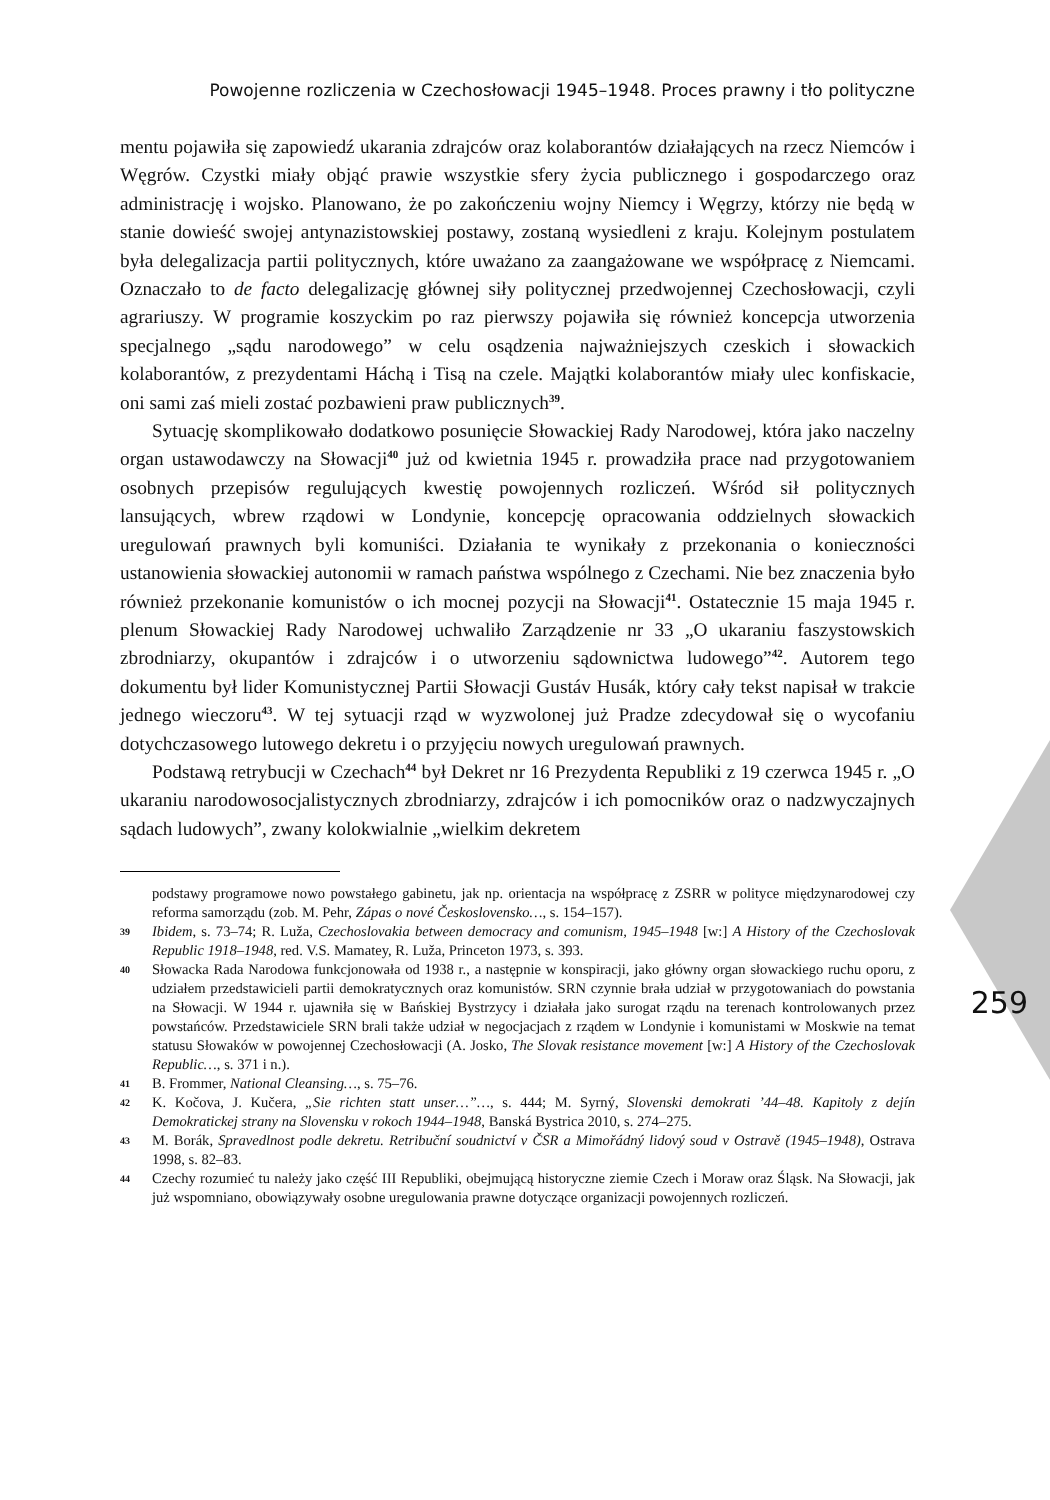Powojenne rozliczenia w Czechosłowacji 1945–1948. Proces prawny i tło polityczne
mentu pojawiła się zapowiedź ukarania zdrajców oraz kolaborantów działających na rzecz Niemców i Węgrów. Czystki miały objąć prawie wszystkie sfery życia publicznego i gospodarczego oraz administrację i wojsko. Planowano, że po zakończeniu wojny Niemcy i Węgrzy, którzy nie będą w stanie dowieść swojej antynazistowskiej postawy, zostaną wysiedleni z kraju. Kolejnym postulatem była delegalizacja partii politycznych, które uważano za zaangażowane we współpracę z Niemcami. Oznaczało to de facto delegalizację głównej siły politycznej przedwojennej Czechosłowacji, czyli agrariuszy. W programie koszyckim po raz pierwszy pojawiła się również koncepcja utworzenia specjalnego „sądu narodowego” w celu osądzenia najważniejszych czeskich i słowackich kolaborantów, z prezydentami Háchą i Tisą na czele. Majątki kolaborantów miały ulec konfiskacie, oni sami zaś mieli zostać pozbawieni praw publicznych<sup>39</sup>.
Sytuację skomplikowało dodatkowo posunięcie Słowackiej Rady Narodowej, która jako naczelny organ ustawodawczy na Słowacji<sup>40</sup> już od kwietnia 1945 r. prowadziła prace nad przygotowaniem osobnych przepisów regulujących kwestię powojennych rozliczeń. Wśród sił politycznych lansujących, wbrew rządowi w Londynie, koncepcję opracowania oddzielnych słowackich uregulowań prawnych byli komuniści. Działania te wynikały z przekonania o konieczności ustanowienia słowackiej autonomii w ramach państwa wspólnego z Czechami. Nie bez znaczenia było również przekonanie komunistów o ich mocnej pozycji na Słowacji<sup>41</sup>. Ostatecznie 15 maja 1945 r. plenum Słowackiej Rady Narodowej uchwaliło Zarządzenie nr 33 „O ukaraniu faszystowskich zbrodniarzy, okupantów i zdrajców i o utworzeniu sądownictwa ludowego”<sup>42</sup>. Autorem tego dokumentu był lider Komunistycznej Partii Słowacji Gustáv Husák, który cały tekst napisał w trakcie jednego wieczoru<sup>43</sup>. W tej sytuacji rząd w wyzwolonej już Pradze zdecydował się o wycofaniu dotychczasowego lutowego dekretu i o przyjęciu nowych uregulowań prawnych.
Podstawą retrybucji w Czechach<sup>44</sup> był Dekret nr 16 Prezydenta Republiki z 19 czerwca 1945 r. „O ukaraniu narodowosocjalistycznych zbrodniarzy, zdrajców i ich pomocników oraz o nadzwyczajnych sądach ludowych”, zwany kolokwialnie „wielkim dekretem
podstawy programowe nowo powstałego gabinetu, jak np. orientacja na współpracę z ZSRR w polityce międzynarodowej czy reforma samorządu (zob. M. Pehr, Zápas o nové Československo…, s. 154–157).
39 Ibidem, s. 73–74; R. Luža, Czechoslovakia between democracy and comunism, 1945–1948 [w:] A History of the Czechoslovak Republic 1918–1948, red. V.S. Mamatey, R. Luža, Princeton 1973, s. 393.
40 Słowacka Rada Narodowa funkcjonowała od 1938 r., a następnie w konspiracji, jako główny organ słowackiego ruchu oporu, z udziałem przedstawicieli partii demokratycznych oraz komunistów. SRN czynnie brała udział w przygotowaniach do powstania na Słowacji. W 1944 r. ujawniła się w Bańskiej Bystrzycy i działała jako surogat rządu na terenach kontrolowanych przez powstańców. Przedstawiciele SRN brali także udział w negocjacjach z rządem w Londynie i komunistami w Moskwie na temat statusu Słowaków w powojennej Czechosłowacji (A. Josko, The Slovak resistance movement [w:] A History of the Czechoslovak Republic…, s. 371 i n.).
41 B. Frommer, National Cleansing…, s. 75–76.
42 K. Kočova, J. Kučera, „Sie richten statt unser…”…, s. 444; M. Syrný, Slovenski demokrati ’44–48. Kapitoly z dejín Demokratickej strany na Slovensku v rokoch 1944–1948, Banská Bystrica 2010, s. 274–275.
43 M. Borák, Spravedlnost podle dekretu. Retribuční soudnictví v ČSR a Mimořádný lidový soud v Ostravě (1945–1948), Ostrava 1998, s. 82–83.
44 Czechy rozumieć tu należy jako część III Republiki, obejmującą historyczne ziemie Czech i Moraw oraz Śląsk. Na Słowacji, jak już wspomniano, obowiązywały osobne uregulowania prawne dotyczące organizacji powojennych rozliczeń.
259